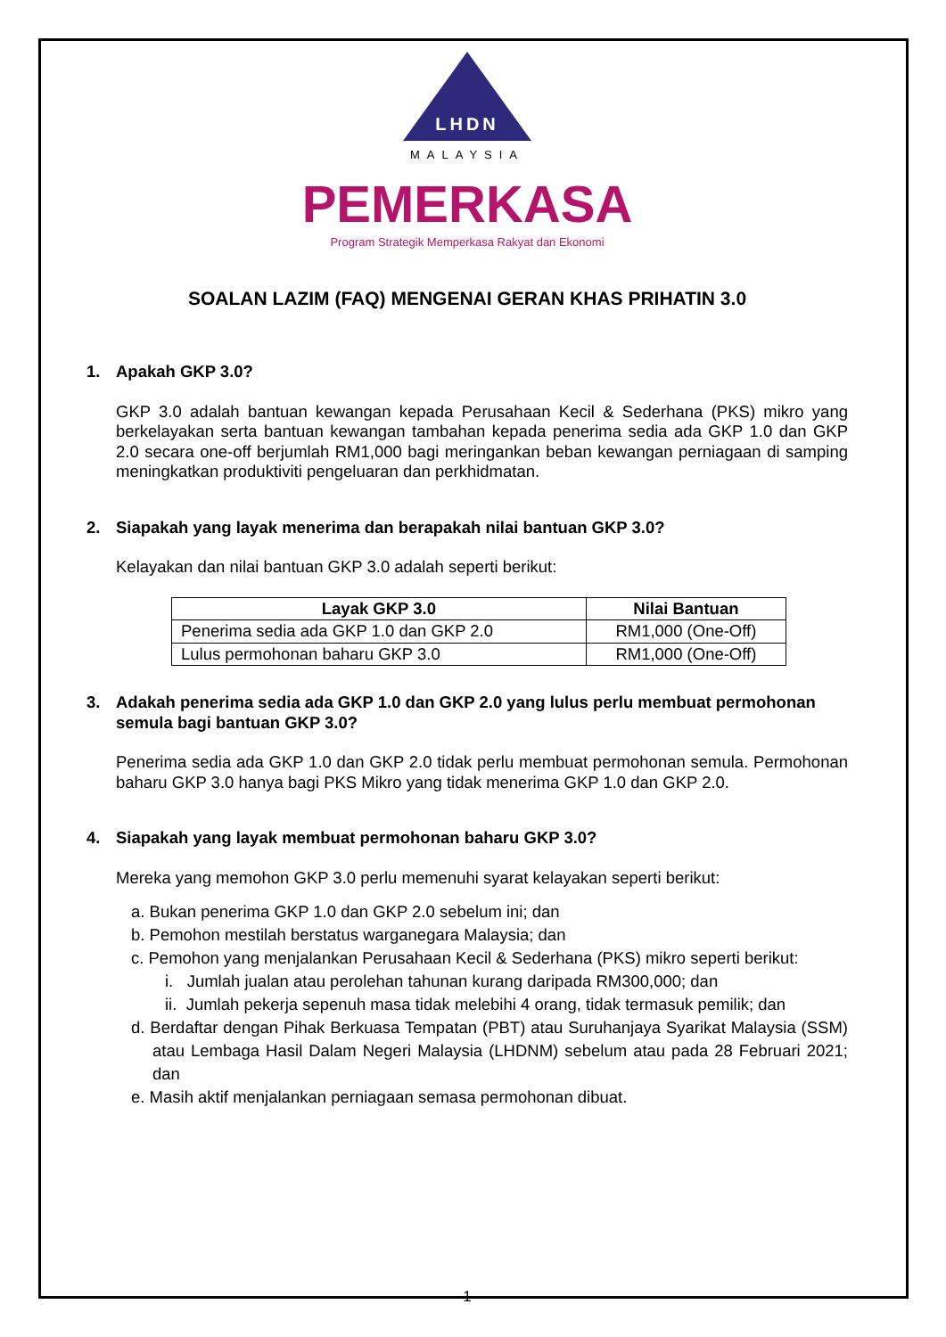LHDN
MALAYSIA
PEMERKASA
Program Strategik Memperkasa Rakyat dan Ekonomi
SOALAN LAZIM (FAQ) MENGENAI GERAN KHAS PRIHATIN 3.0
1. Apakah GKP 3.0?
GKP 3.0 adalah bantuan kewangan kepada Perusahaan Kecil & Sederhana (PKS) mikro yang berkelayakan serta bantuan kewangan tambahan kepada penerima sedia ada GKP 1.0 dan GKP 2.0 secara one-off berjumlah RM1,000 bagi meringankan beban kewangan perniagaan di samping meningkatkan produktiviti pengeluaran dan perkhidmatan.
2. Siapakah yang layak menerima dan berapakah nilai bantuan GKP 3.0?
Kelayakan dan nilai bantuan GKP 3.0 adalah seperti berikut:
| Layak GKP 3.0 | Nilai Bantuan |
| --- | --- |
| Penerima sedia ada GKP 1.0 dan GKP 2.0 | RM1,000 (One-Off) |
| Lulus permohonan baharu GKP 3.0 | RM1,000 (One-Off) |
3. Adakah penerima sedia ada GKP 1.0 dan GKP 2.0 yang lulus perlu membuat permohonan semula bagi bantuan GKP 3.0?
Penerima sedia ada GKP 1.0 dan GKP 2.0 tidak perlu membuat permohonan semula. Permohonan baharu GKP 3.0 hanya bagi PKS Mikro yang tidak menerima GKP 1.0 dan GKP 2.0.
4. Siapakah yang layak membuat permohonan baharu GKP 3.0?
Mereka yang memohon GKP 3.0 perlu memenuhi syarat kelayakan seperti berikut:
a. Bukan penerima GKP 1.0 dan GKP 2.0 sebelum ini; dan
b. Pemohon mestilah berstatus warganegara Malaysia; dan
c. Pemohon yang menjalankan Perusahaan Kecil & Sederhana (PKS) mikro seperti berikut:
i. Jumlah jualan atau perolehan tahunan kurang daripada RM300,000; dan
ii. Jumlah pekerja sepenuh masa tidak melebihi 4 orang, tidak termasuk pemilik; dan
d. Berdaftar dengan Pihak Berkuasa Tempatan (PBT) atau Suruhanjaya Syarikat Malaysia (SSM) atau Lembaga Hasil Dalam Negeri Malaysia (LHDNM) sebelum atau pada 28 Februari 2021; dan
e. Masih aktif menjalankan perniagaan semasa permohonan dibuat.
1